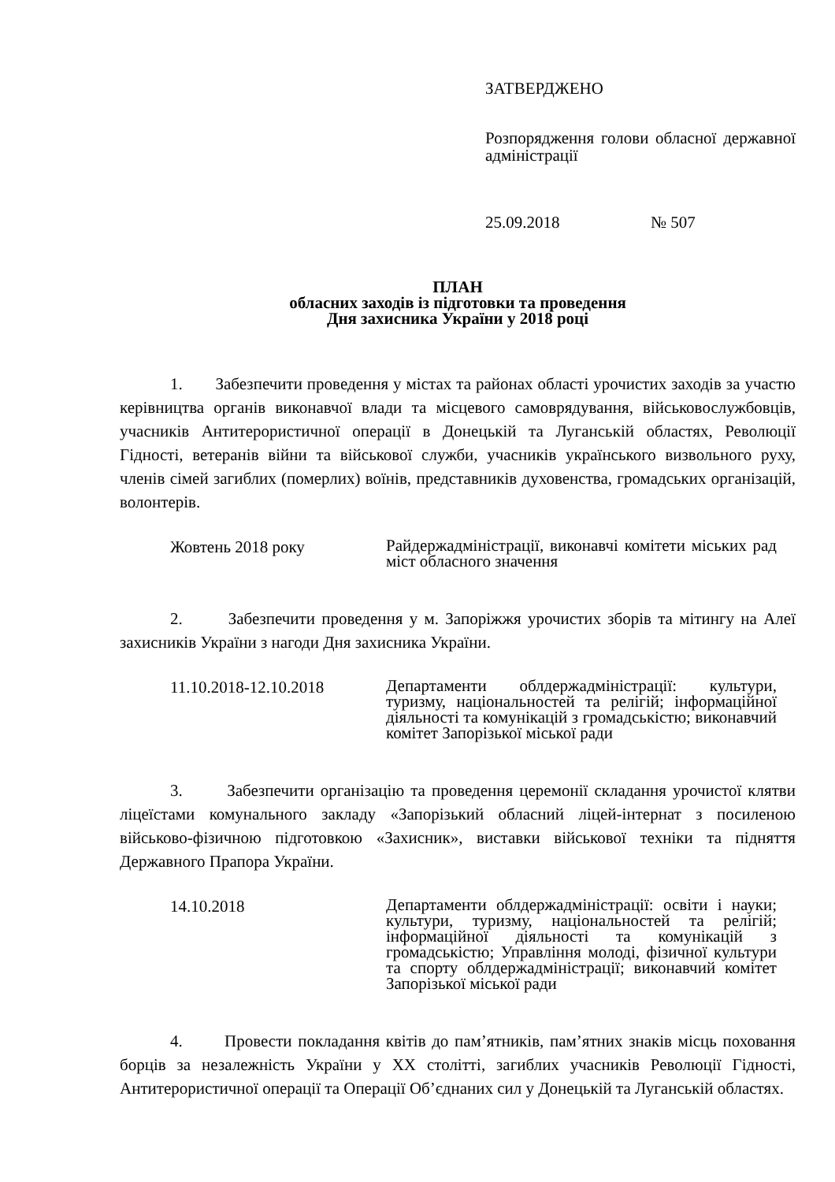ЗАТВЕРДЖЕНО
Розпорядження голови обласної державної адміністрації
25.09.2018 № 507
ПЛАН
обласних заходів із підготовки та проведення
Дня захисника України у 2018 році
1. Забезпечити проведення у містах та районах області урочистих заходів за участю керівництва органів виконавчої влади та місцевого самоврядування, військовослужбовців, учасників Антитерористичної операції в Донецькій та Луганській областях, Революції Гідності, ветеранів війни та військової служби, учасників українського визвольного руху, членів сімей загиблих (померлих) воїнів, представників духовенства, громадських організацій, волонтерів.
Жовтень 2018 року
Райдержадміністрації, виконавчі комітети міських рад міст обласного значення
2. Забезпечити проведення у м. Запоріжжя урочистих зборів та мітингу на Алеї захисників України з нагоди Дня захисника України.
11.10.2018-12.10.2018
Департаменти облдержадміністрації: культури, туризму, національностей та релігій; інформаційної діяльності та комунікацій з громадськістю; виконавчий комітет Запорізької міської ради
3. Забезпечити організацію та проведення церемонії складання урочистої клятви ліцеїстами комунального закладу «Запорізький обласний ліцей-інтернат з посиленою військово-фізичною підготовкою «Захисник», виставки військової техніки та підняття Державного Прапора України.
14.10.2018
Департаменти облдержадміністрації: освіти і науки; культури, туризму, національностей та релігій; інформаційної діяльності та комунікацій з громадськістю; Управління молоді, фізичної культури та спорту облдержадміністрації; виконавчий комітет Запорізької міської ради
4. Провести покладання квітів до пам’ятників, пам’ятних знаків місць поховання борців за незалежність України у ХХ столітті, загиблих учасників Революції Гідності, Антитерористичної операції та Операції Об’єднаних сил у Донецькій та Луганській областях.